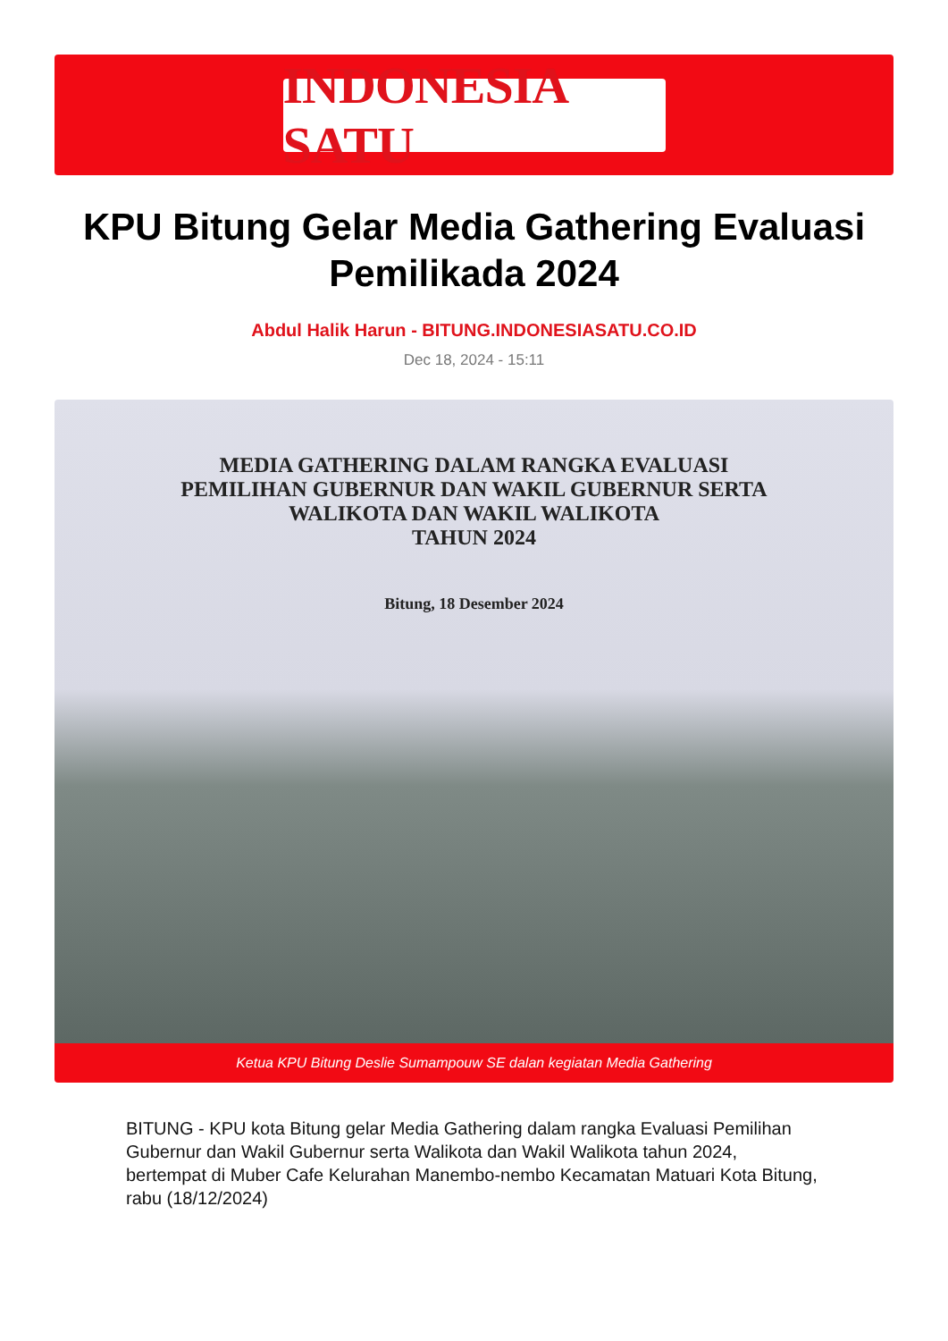INDONESIA SATU
KPU Bitung Gelar Media Gathering Evaluasi Pemilikada 2024
Abdul Halik Harun - BITUNG.INDONESIASATU.CO.ID
Dec 18, 2024 - 15:11
MEDIA GATHERING DALAM RANGKA EVALUASI
PEMILIHAN GUBERNUR DAN WAKIL GUBERNUR SERTA
WALIKOTA DAN WAKIL WALIKOTA
TAHUN 2024
Bitung, 18 Desember 2024
Ketua KPU Bitung Deslie Sumampouw SE dalan kegiatan Media Gathering
BITUNG - KPU kota Bitung gelar Media Gathering dalam rangka Evaluasi Pemilihan Gubernur dan Wakil Gubernur serta Walikota dan Wakil Walikota tahun 2024, bertempat di Muber Cafe Kelurahan Manembo-nembo Kecamatan Matuari Kota Bitung, rabu (18/12/2024)